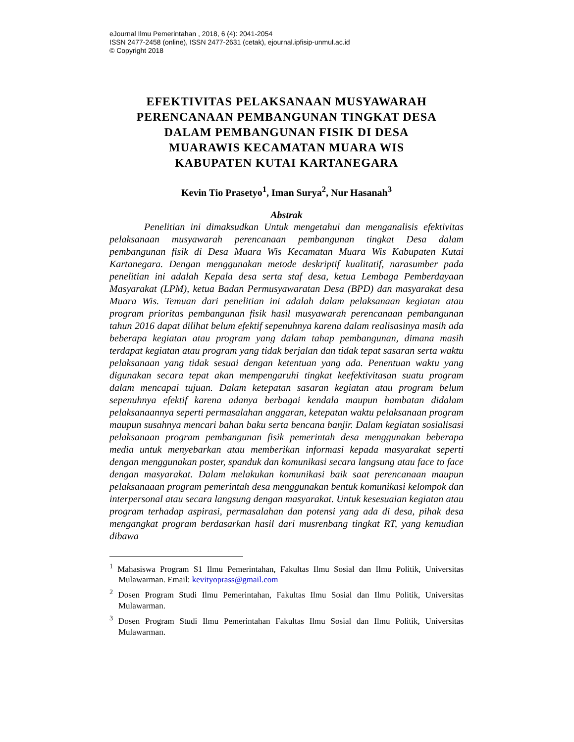eJournal Ilmu Pemerintahan , 2018, 6 (4): 2041-2054
ISSN 2477-2458 (online), ISSN 2477-2631 (cetak), ejournal.ipfisip-unmul.ac.id
© Copyright 2018
EFEKTIVITAS PELAKSANAAN MUSYAWARAH
PERENCANAAN PEMBANGUNAN TINGKAT DESA
DALAM PEMBANGUNAN FISIK DI DESA
MUARAWIS KECAMATAN MUARA WIS
KABUPATEN KUTAI KARTANEGARA
Kevin Tio Prasetyo<sup>1</sup>, Iman Surya<sup>2</sup>, Nur Hasanah<sup>3</sup>
Abstrak
Penelitian ini dimaksudkan Untuk mengetahui dan menganalisis efektivitas pelaksanaan musyawarah perencanaan pembangunan tingkat Desa dalam pembangunan fisik di Desa Muara Wis Kecamatan Muara Wis Kabupaten Kutai Kartanegara. Dengan menggunakan metode deskriptif kualitatif, narasumber pada penelitian ini adalah Kepala desa serta staf desa, ketua Lembaga Pemberdayaan Masyarakat (LPM), ketua Badan Permusyawaratan Desa (BPD) dan masyarakat desa Muara Wis. Temuan dari penelitian ini adalah dalam pelaksanaan kegiatan atau program prioritas pembangunan fisik hasil musyawarah perencanaan pembangunan tahun 2016 dapat dilihat belum efektif sepenuhnya karena dalam realisasinya masih ada beberapa kegiatan atau program yang dalam tahap pembangunan, dimana masih terdapat kegiatan atau program yang tidak berjalan dan tidak tepat sasaran serta waktu pelaksanaan yang tidak sesuai dengan ketentuan yang ada. Penentuan waktu yang digunakan secara tepat akan mempengaruhi tingkat keefektivitasan suatu program dalam mencapai tujuan. Dalam ketepatan sasaran kegiatan atau program belum sepenuhnya efektif karena adanya berbagai kendala maupun hambatan didalam pelaksanaannya seperti permasalahan anggaran, ketepatan waktu pelaksanaan program maupun susahnya mencari bahan baku serta bencana banjir. Dalam kegiatan sosialisasi pelaksanaan program pembangunan fisik pemerintah desa menggunakan beberapa media untuk menyebarkan atau memberikan informasi kepada masyarakat seperti dengan menggunakan poster, spanduk dan komunikasi secara langsung atau face to face dengan masyarakat. Dalam melakukan komunikasi baik saat perencanaan maupun pelaksanaaan program pemerintah desa menggunakan bentuk komunikasi kelompok dan interpersonal atau secara langsung dengan masyarakat. Untuk kesesuaian kegiatan atau program terhadap aspirasi, permasalahan dan potensi yang ada di desa, pihak desa mengangkat program berdasarkan hasil dari musrenbang tingkat RT, yang kemudian dibawa
<sup>1</sup> Mahasiswa Program S1 Ilmu Pemerintahan, Fakultas Ilmu Sosial dan Ilmu Politik, Universitas Mulawarman. Email: kevityoprass@gmail.com
<sup>2</sup> Dosen Program Studi Ilmu Pemerintahan, Fakultas Ilmu Sosial dan Ilmu Politik, Universitas Mulawarman.
<sup>3</sup> Dosen Program Studi Ilmu Pemerintahan Fakultas Ilmu Sosial dan Ilmu Politik, Universitas Mulawarman.